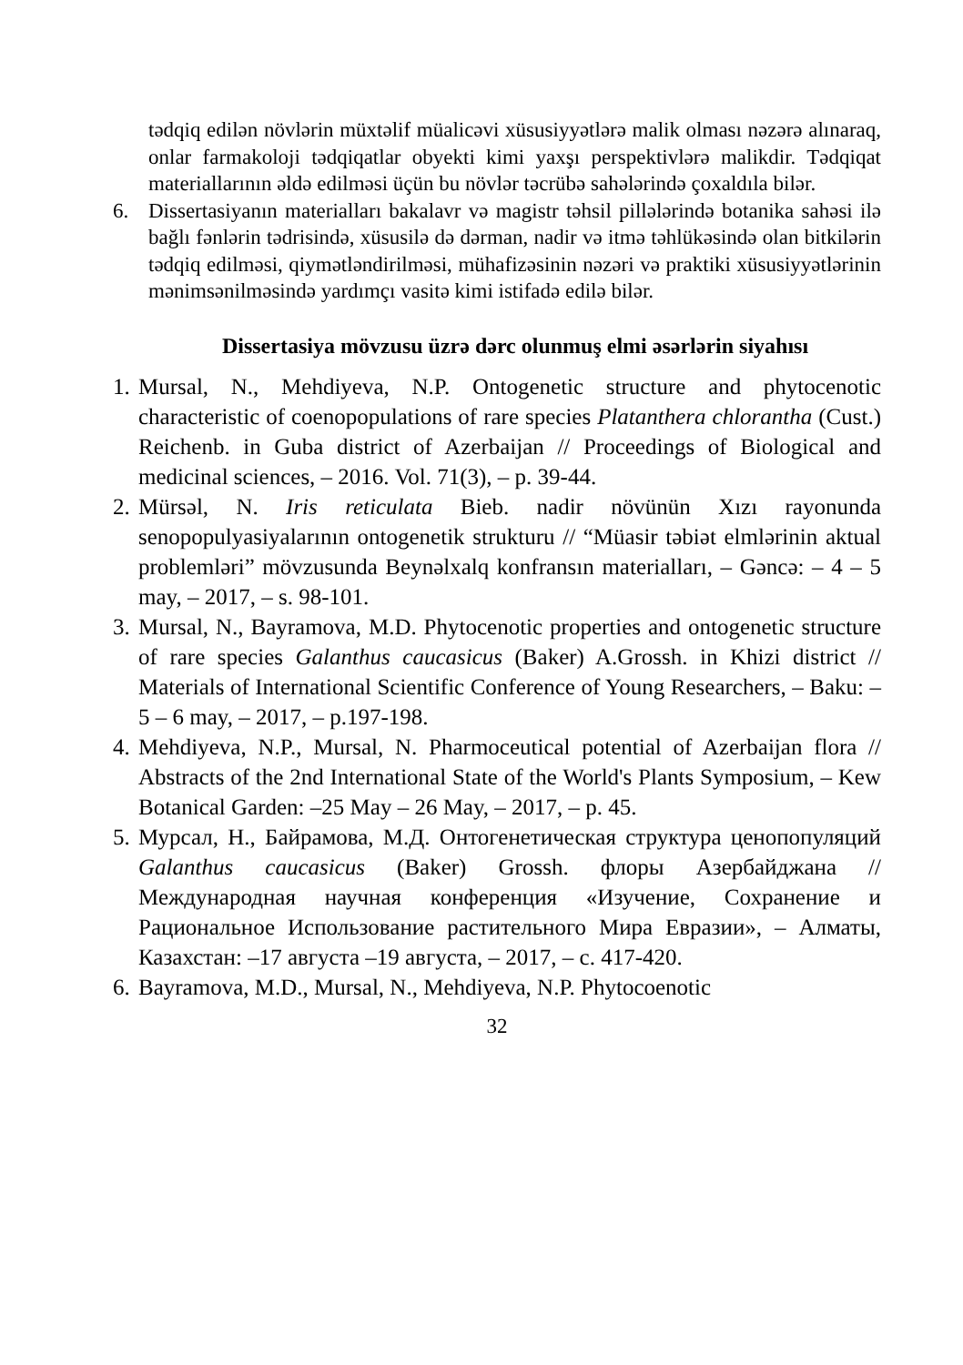tədqiq edilən növlərin müxtəlif müalicəvi xüsusiyyətlərə malik olması nəzərə alınaraq, onlar farmakoloji tədqiqatlar obyekti kimi yaxşı perspektivlərə malikdir. Tədqiqat materiallarının əldə edilməsi üçün bu növlər təcrübə sahələrində çoxaldıla bilər.
6. Dissertasiyanın materialları bakalavr və magistr təhsil pillələrində botanika sahəsi ilə bağlı fənlərin tədrisində, xüsusilə də dərman, nadir və itmə təhlükəsində olan bitkilərin tədqiq edilməsi, qiymətləndirilməsi, mühafizəsinin nəzəri və praktiki xüsusiyyətlərinin mənimsənilməsində yardımçı vasitə kimi istifadə edilə bilər.
Dissertasiya mövzusu üzrə dərc olunmuş elmi əsərlərin siyahısı
1.
Mursal, N., Mehdiyeva, N.P. Ontogenetic structure and phytocenotic characteristic of coenopopulations of rare species Platanthera chlorantha (Cust.) Reichenb. in Guba district of Azerbaijan // Proceedings of Biological and medicinal sciences, – 2016. Vol. 71(3), – p. 39-44.
2.
Mürsəl, N. Iris reticulata Bieb. nadir növünün Xızı rayonunda senopopulyasiyalarının ontogenetik strukturu // “Müasir təbiət elmlərinin aktual problemləri” mövzusunda Beynəlxalq konfransın materialları, – Gəncə: – 4 – 5 may, – 2017, – s. 98-101.
3.
Mursal, N., Bayramova, M.D. Phytocenotic properties and ontogenetic structure of rare species Galanthus caucasicus (Baker) A.Grossh. in Khizi district // Materials of International Scientific Conference of Young Researchers, – Baku: – 5 – 6 may, – 2017, – p.197-198.
4.
Mehdiyeva, N.P., Mursal, N. Pharmoceutical potential of Azerbaijan flora // Abstracts of the 2nd International State of the World's Plants Symposium, – Kew Botanical Garden: –25 May – 26 May, – 2017, – p. 45.
5.
Мурсал, Н., Байрамова, М.Д. Онтогенетическая структура ценопопуляций Galanthus caucasicus (Baker) Grossh. флоры Азербайджана // Международная научная конференция «Изучение, Сохранение и Рациональное Использование растительного Мира Евразии», – Алматы, Казахстан: –17 августа –19 августа, – 2017, – с. 417-420.
6.
Bayramova, M.D., Mursal, N., Mehdiyeva, N.P. Phytocoenotic
32